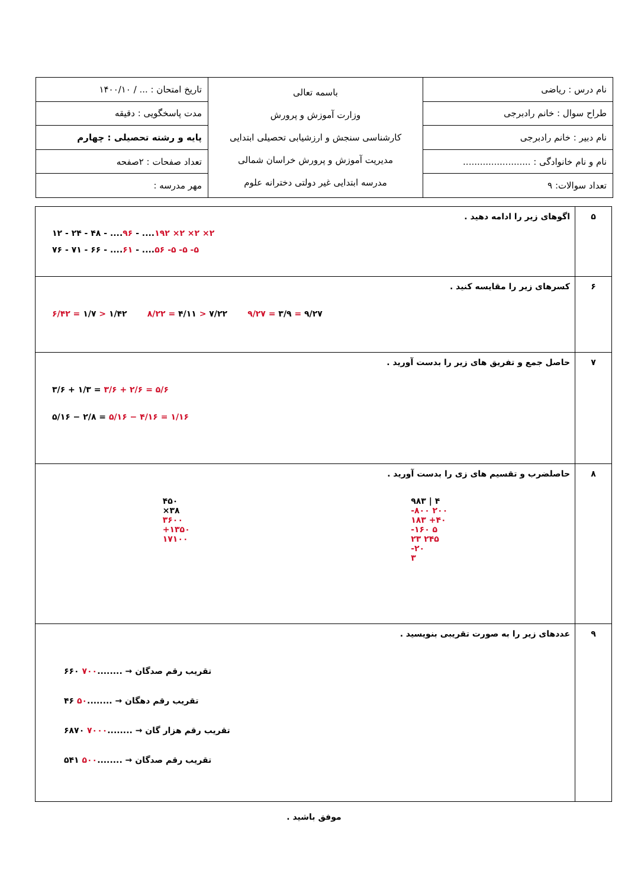| نام درس : ریاضی | باسمه تعالی وزارت آموزش و پرورش کارشناسی سنجش و ارزشیابی تحصیلی ابتدایی مدیریت آموزش و پرورش خراسان شمالی مدرسه ابتدایی غیر دولتی دخترانه علوم | تاریخ امتحان : ... / ۱۴۰۰/۱۰ |
| طراح سوال : خانم رادبرجی | | مدت پاسخگویی : دقیقه |
| نام دبیر : خانم رادبرجی | | پایه و رشته تحصیلی : چهارم |
| نام و نام خانوادگی : ........................ | | تعداد صفحات : ۲صفحه |
| تعداد سوالات: ۹ | | مهر مدرسه : |
| ۵ | اگوهای زیر را ادامه دهید . ۱۲ - ۲۴ - ۴۸ - .... ۹۶ - .... ۱۹۲ ×۲ ×۲ ×۲ ۷۶ - ۷۱ - ۶۶ - .... ۶۱ - .... ۵۶ -۵ -۵ -۵ |
| ۶ | کسرهای زیر را مقایسه کنید . ۶/۴۲ = ۱/۷ > ۱/۴۲ ۸/۲۲ = ۴/۱۱ > ۷/۲۲ ۹/۲۷ = ۳/۹ = ۹/۲۷ |
| ۷ | حاصل جمع و تفریق های زیر را بدست آورید . ۳/۶ + ۱/۳ = ۳/۶ + ۲/۶ = ۵/۶ ۵/۱۶ − ۲/۸ = ۵/۱۶ − ۴/۱۶ = ۱/۱۶ |
| ۸ | حاصلضرب و تقسیم های زی را بدست آورید . ۴۵۰ ×۳۸ ۳۶۰۰ +۱۳۵۰ ۱۷۱۰۰ ۹۸۳ / ۴ -۸۰۰ ۲۰۰ ۱۸۳ +۴۰ -۱۶۰ ۵ ۲۳ ۲۴۵ -۲۰ ۳ |
| ۹ | عددهای زیر را به صورت تقریبی بنویسید . ۶۶۰ تقریب رقم صدگان → ........ ۷۰۰ ۴۶ تقریب رقم دهگان → ........ ۵۰ ۶۸۷۰ تقریب رقم هزار گان → ........ ۷۰۰۰ ۵۴۱ تقریب رقم صدگان → ........ ۵۰۰ |
موفق باشید .